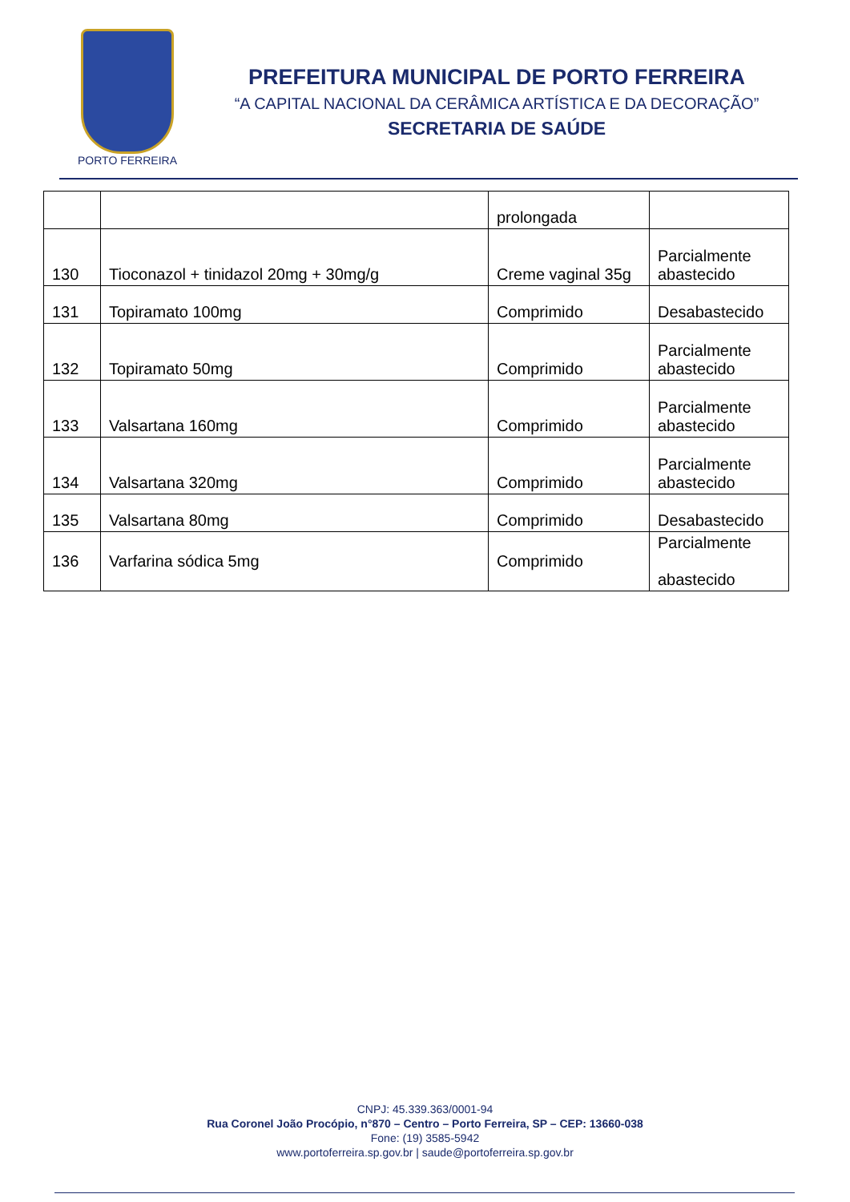PORTO FERREIRA
PREFEITURA MUNICIPAL DE PORTO FERREIRA
“A CAPITAL NACIONAL DA CERÂMICA ARTÍSTICA E DA DECORAÇÃO”
SECRETARIA DE SAÚDE
| | | prolongada | |
| 130 | Tioconazol + tinidazol 20mg + 30mg/g | Creme vaginal 35g | Parcialmente abastecido |
| 131 | Topiramato 100mg | Comprimido | Desabastecido |
| 132 | Topiramato 50mg | Comprimido | Parcialmente abastecido |
| 133 | Valsartana 160mg | Comprimido | Parcialmente abastecido |
| 134 | Valsartana 320mg | Comprimido | Parcialmente abastecido |
| 135 | Valsartana 80mg | Comprimido | Desabastecido |
| 136 | Varfarina sódica 5mg | Comprimido | Parcialmente abastecido |
CNPJ: 45.339.363/0001-94
Rua Coronel João Procópio, n°870 – Centro – Porto Ferreira, SP – CEP: 13660-038
Fone: (19) 3585-5942
www.portoferreira.sp.gov.br | saude@portoferreira.sp.gov.br